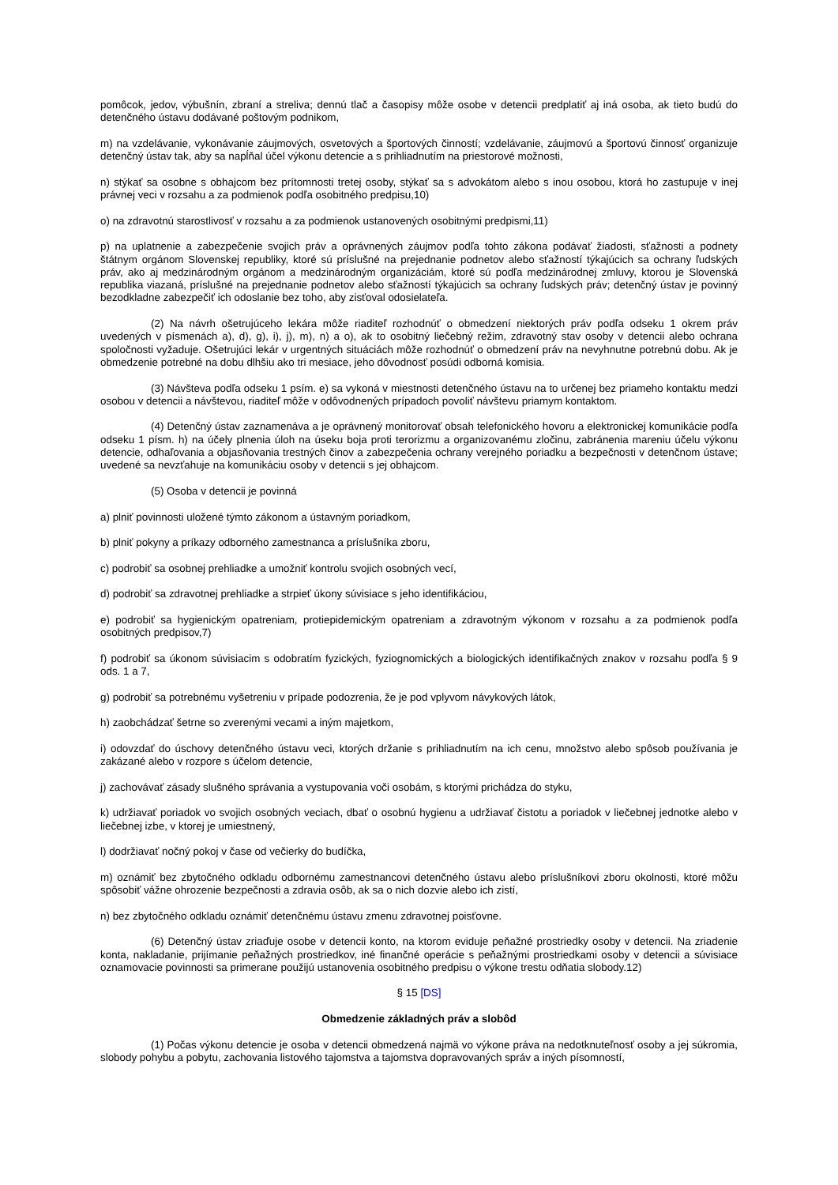pomôcok, jedov, výbušnín, zbraní a streliva; dennú tlač a časopisy môže osobe v detencii predplatiť aj iná osoba, ak tieto budú do detenčného ústavu dodávané poštovým podnikom,
m) na vzdelávanie, vykonávanie záujmových, osvetových a športových činností; vzdelávanie, záujmovú a športovú činnosť organizuje detenčný ústav tak, aby sa napĺňal účel výkonu detencie a s prihliadnutím na priestorové možnosti,
n) stýkať sa osobne s obhajcom bez prítomnosti tretej osoby, stýkať sa s advokátom alebo s inou osobou, ktorá ho zastupuje v inej právnej veci v rozsahu a za podmienok podľa osobitného predpisu,10)
o) na zdravotnú starostlivosť v rozsahu a za podmienok ustanovených osobitnými predpismi,11)
p) na uplatnenie a zabezpečenie svojich práv a oprávnených záujmov podľa tohto zákona podávať žiadosti, sťažnosti a podnety štátnym orgánom Slovenskej republiky, ktoré sú príslušné na prejednanie podnetov alebo sťažností týkajúcich sa ochrany ľudských práv, ako aj medzinárodným orgánom a medzinárodným organizáciám, ktoré sú podľa medzinárodnej zmluvy, ktorou je Slovenská republika viazaná, príslušné na prejednanie podnetov alebo sťažností týkajúcich sa ochrany ľudských práv; detenčný ústav je povinný bezodkladne zabezpečiť ich odoslanie bez toho, aby zisťoval odosielateľa.
(2) Na návrh ošetrujúceho lekára môže riaditeľ rozhodnúť o obmedzení niektorých práv podľa odseku 1 okrem práv uvedených v písmenách a), d), g), i), j), m), n) a o), ak to osobitný liečebný režim, zdravotný stav osoby v detencii alebo ochrana spoločnosti vyžaduje. Ošetrujúci lekár v urgentných situáciách môže rozhodnúť o obmedzení práv na nevyhnutne potrebnú dobu. Ak je obmedzenie potrebné na dobu dlhšiu ako tri mesiace, jeho dôvodnosť posúdi odborná komisia.
(3) Návšteva podľa odseku 1 psím. e) sa vykoná v miestnosti detenčného ústavu na to určenej bez priameho kontaktu medzi osobou v detencii a návštevou, riaditeľ môže v odôvodnených prípadoch povoliť návštevu priamym kontaktom.
(4) Detenčný ústav zaznamenáva a je oprávnený monitorovať obsah telefonického hovoru a elektronickej komunikácie podľa odseku 1 písm. h) na účely plnenia úloh na úseku boja proti terorizmu a organizovanému zločinu, zabránenia mareniu účelu výkonu detencie, odhaľovania a objasňovania trestných činov a zabezpečenia ochrany verejného poriadku a bezpečnosti v detenčnom ústave; uvedené sa nevzťahuje na komunikáciu osoby v detencii s jej obhajcom.
(5) Osoba v detencii je povinná
a) plniť povinnosti uložené týmto zákonom a ústavným poriadkom,
b) plniť pokyny a príkazy odborného zamestnanca a príslušníka zboru,
c) podrobiť sa osobnej prehliadke a umožniť kontrolu svojich osobných vecí,
d) podrobiť sa zdravotnej prehliadke a strpieť úkony súvisiace s jeho identifikáciou,
e) podrobiť sa hygienickým opatreniam, protiepidemickým opatreniam a zdravotným výkonom v rozsahu a za podmienok podľa osobitných predpisov,7)
f) podrobiť sa úkonom súvisiacim s odobratím fyzických, fyziognomických a biologických identifikačných znakov v rozsahu podľa § 9 ods. 1 a 7,
g) podrobiť sa potrebnému vyšetreniu v prípade podozrenia, že je pod vplyvom návykových látok,
h) zaobchádzať šetrne so zverenými vecami a iným majetkom,
i) odovzdať do úschovy detenčného ústavu veci, ktorých držanie s prihliadnutím na ich cenu, množstvo alebo spôsob používania je zakázané alebo v rozpore s účelom detencie,
j) zachovávať zásady slušného správania a vystupovania voči osobám, s ktorými prichádza do styku,
k) udržiavať poriadok vo svojich osobných veciach, dbať o osobnú hygienu a udržiavať čistotu a poriadok v liečebnej jednotke alebo v liečebnej izbe, v ktorej je umiestnený,
l) dodržiavať nočný pokoj v čase od večierky do budíčka,
m) oznámiť bez zbytočného odkladu odbornému zamestnancovi detenčného ústavu alebo príslušníkovi zboru okolnosti, ktoré môžu spôsobiť vážne ohrozenie bezpečnosti a zdravia osôb, ak sa o nich dozvie alebo ich zistí,
n) bez zbytočného odkladu oznámiť detenčnému ústavu zmenu zdravotnej poisťovne.
(6) Detenčný ústav zriaďuje osobe v detencii konto, na ktorom eviduje peňažné prostriedky osoby v detencii. Na zriadenie konta, nakladanie, prijímanie peňažných prostriedkov, iné finančné operácie s peňažnými prostriedkami osoby v detencii a súvisiace oznamovacie povinnosti sa primerane použijú ustanovenia osobitného predpisu o výkone trestu odňatia slobody.12)
§ 15 [DS]
Obmedzenie základných práv a slobôd
(1) Počas výkonu detencie je osoba v detencii obmedzená najmä vo výkone práva na nedotknuteľnosť osoby a jej súkromia, slobody pohybu a pobytu, zachovania listového tajomstva a tajomstva dopravovaných správ a iných písomností,